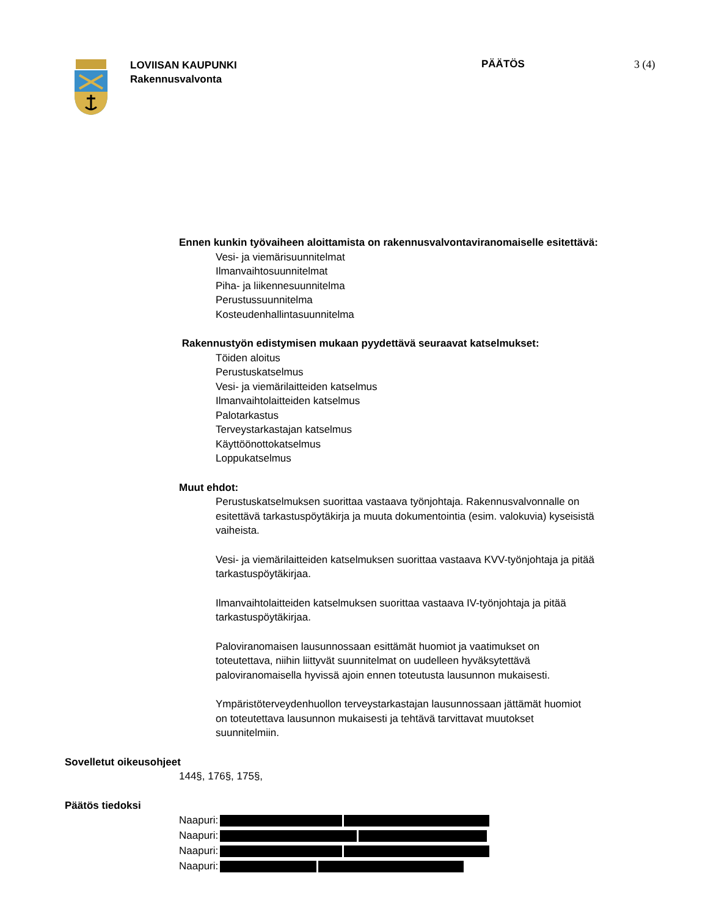LOVIISAN KAUPUNKI
Rakennusvalvonta
PÄÄTÖS 3 (4)
Ennen kunkin työvaiheen aloittamista on rakennusvalvontaviranomaiselle esitettävä:
Vesi- ja viemärisuunnitelmat
Ilmanvaihtosuunnitelmat
Piha- ja liikennesuunnitelma
Perustussuunnitelma
Kosteudenhallintasuunnitelma
Rakennustyön edistymisen mukaan pyydettävä seuraavat katselmukset:
Töiden aloitus
Perustuskatselmus
Vesi- ja viemärilaitteiden katselmus
Ilmanvaihtolaitteiden katselmus
Palotarkastus
Terveystarkastajan katselmus
Käyttöönottokatselmus
Loppukatselmus
Muut ehdot:
Perustuskatselmuksen suorittaa vastaava työnjohtaja. Rakennusvalvonnalle on esitettävä tarkastuspöytäkirja ja muuta dokumentointia (esim. valokuvia) kyseisistä vaiheista.
Vesi- ja viemärilaitteiden katselmuksen suorittaa vastaava KVV-työnjohtaja ja pitää tarkastuspöytäkirjaa.
Ilmanvaihtolaitteiden katselmuksen suorittaa vastaava IV-työnjohtaja ja pitää tarkastuspöytäkirjaa.
Paloviranomaisen lausunnossaan esittämät huomiot ja vaatimukset on toteutettava, niihin liittyvät suunnitelmat on uudelleen hyväksytettävä paloviranomaisella hyvissä ajoin ennen toteutusta lausunnon mukaisesti.
Ympäristöterveydenhuollon terveystarkastajan lausunnossaan jättämät huomiot on toteutettava lausunnon mukaisesti ja tehtävä tarvittavat muutokset suunnitelmiin.
Sovelletut oikeusohjeet
144§, 176§, 175§,
Päätös tiedoksi
Naapuri:
Naapuri:
Naapuri:
Naapuri: